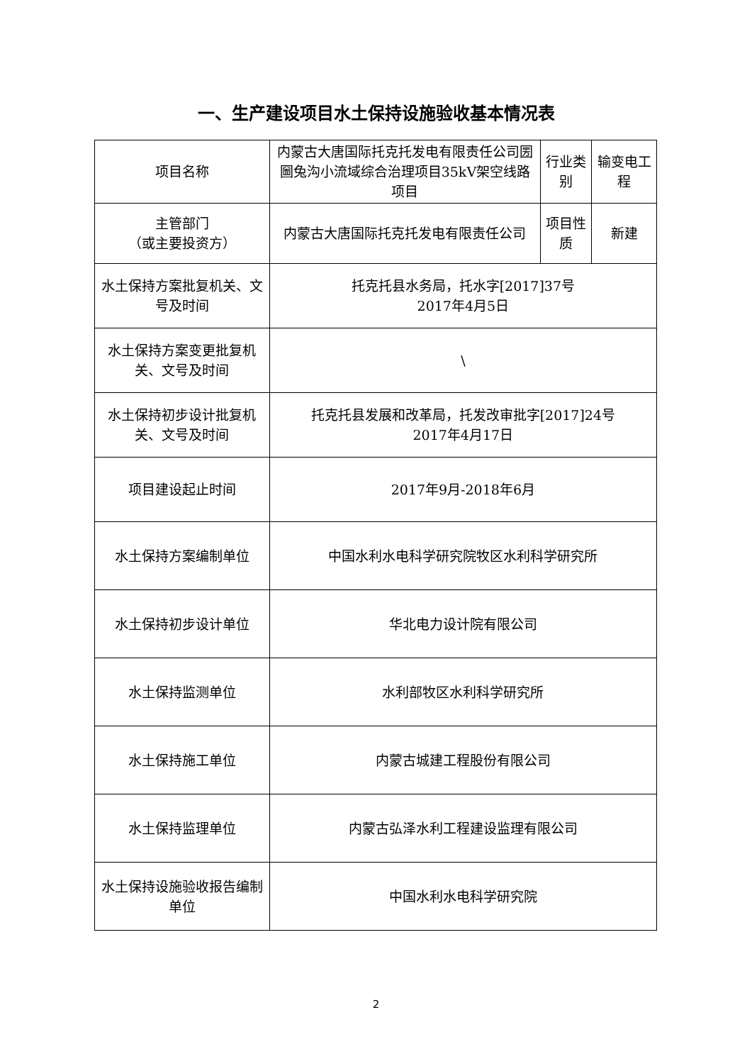一、生产建设项目水土保持设施验收基本情况表
| 项目名称 | 内蒙古大唐国际托克托发电有限责任公司圐圙兔沟小流域综合治理项目35kV架空线路项目 | 行业类别 | 输变电工程 |
| 主管部门 （或主要投资方） | 内蒙古大唐国际托克托发电有限责任公司 | 项目性质 | 新建 |
| 水土保持方案批复机关、文号及时间 | 托克托县水务局，托水字[2017]37号 2017年4月5日 | | |
| 水土保持方案变更批复机关、文号及时间 | \ | | |
| 水土保持初步设计批复机关、文号及时间 | 托克托县发展和改革局，托发改审批字[2017]24号 2017年4月17日 | | |
| 项目建设起止时间 | 2017年9月-2018年6月 | | |
| 水土保持方案编制单位 | 中国水利水电科学研究院牧区水利科学研究所 | | |
| 水土保持初步设计单位 | 华北电力设计院有限公司 | | |
| 水土保持监测单位 | 水利部牧区水利科学研究所 | | |
| 水土保持施工单位 | 内蒙古城建工程股份有限公司 | | |
| 水土保持监理单位 | 内蒙古弘泽水利工程建设监理有限公司 | | |
| 水土保持设施验收报告编制单位 | 中国水利水电科学研究院 | | |
2